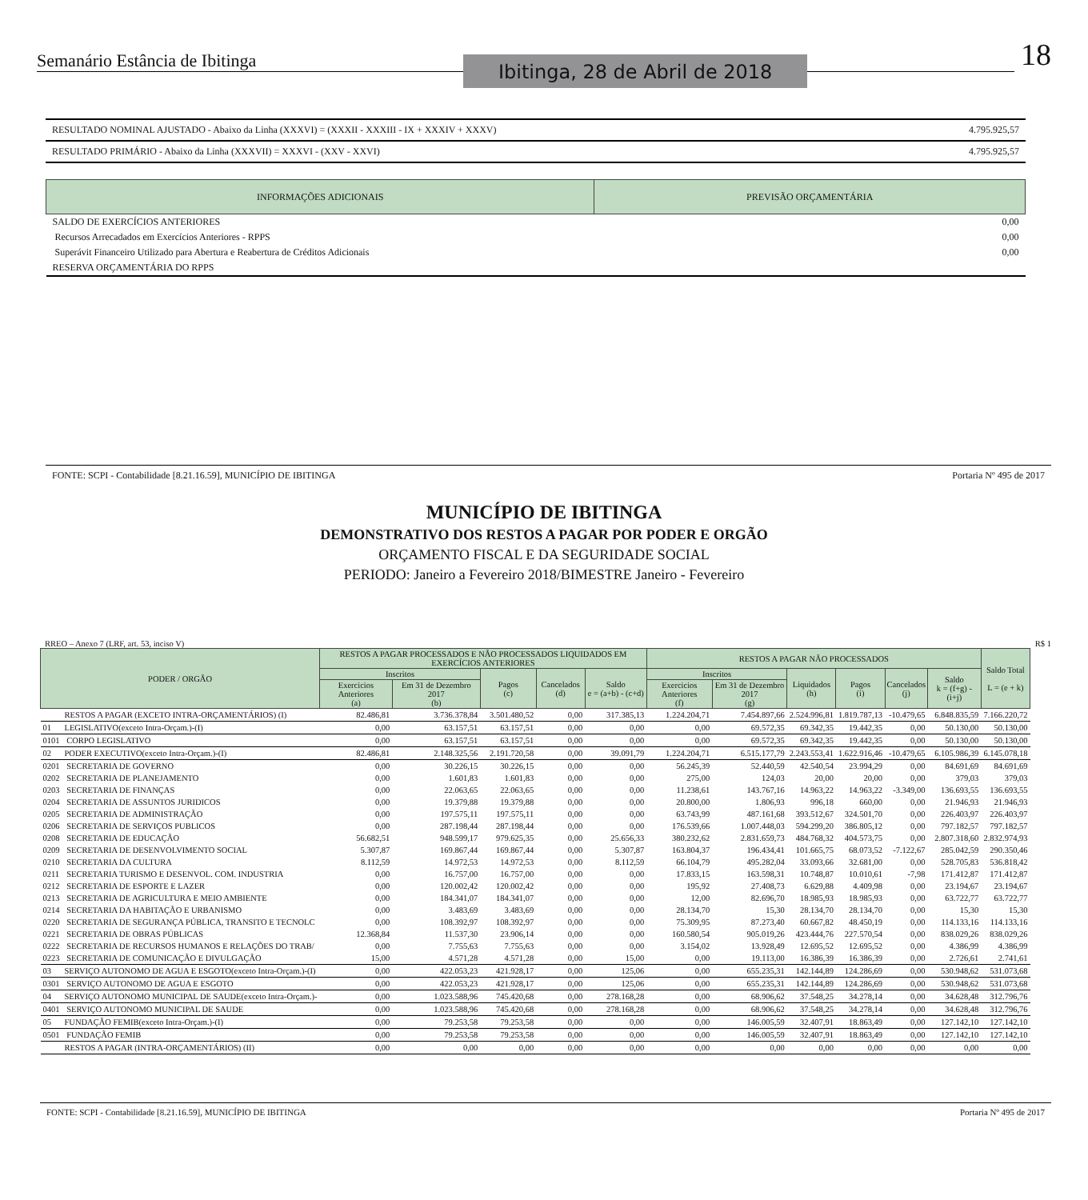Semanário Estância de Ibitinga Ibitinga, 28 de Abril de 2018 18
| RESULTADO NOMINAL AJUSTADO - Abaixo da Linha (XXXVI) = (XXXII - XXXIII - IX + XXXIV + XXXV) | 4.795.925,57 |
| RESULTADO PRIMÁRIO - Abaixo da Linha (XXXVII) = XXXVI - (XXV - XXVI) | 4.795.925,57 |
| INFORMAÇÕES ADICIONAIS | PREVISÃO ORÇAMENTÁRIA |
| --- | --- |
| SALDO DE EXERCÍCIOS ANTERIORES | 0,00 |
| Recursos Arrecadados em Exercícios Anteriores - RPPS | 0,00 |
| Superávit Financeiro Utilizado para Abertura e Reabertura de Créditos Adicionais | 0,00 |
| RESERVA ORÇAMENTÁRIA DO RPPS | |
FONTE: SCPI - Contabilidade [8.21.16.59], MUNICÍPIO DE IBITINGA Portaria Nº 495 de 2017
MUNICÍPIO DE IBITINGA
DEMONSTRATIVO DOS RESTOS A PAGAR POR PODER E ORGÃO
ORÇAMENTO FISCAL E DA SEGURIDADE SOCIAL
PERIODO: Janeiro a Fevereiro 2018/BIMESTRE Janeiro - Fevereiro
RREO – Anexo 7 (LRF, art. 53, inciso V) R$ 1
| PODER / ORGÃO | | RESTOS A PAGAR PROCESSADOS E NÃO PROCESSADOS LIQUIDADOS EM EXERCÍCIOS ANTERIORES | | | | | RESTOS A PAGAR NÃO PROCESSADOS | | | | | | Saldo Total L = (e + k) |
| --- | --- | --- | --- | --- | --- | --- | --- | --- | --- | --- | --- | --- | --- |
| | | Inscritos | | Pagos (c) | Cancelados (d) | Saldo e = (a+b) - (c+d) | Inscritos | | Liquidados (h) | Pagos (i) | Cancelados (j) | Saldo k = (f+g) - (i+j) | |
| | | Exercicios Anteriores (a) | Em 31 de Dezembro 2017 (b) | | | | Exercicios Anteriores (f) | Em 31 de Dezembro 2017 (g) | | | | | |
| | RESTOS A PAGAR (EXCETO INTRA-ORÇAMENTÁRIOS) (I) | 82.486,81 | 3.736.378,84 | 3.501.480,52 | 0,00 | 317.385,13 | 1.224.204,71 | 7.454.897,66 | 2.524.996,81 | 1.819.787,13 | -10.479,65 | 6.848.835,59 | 7.166.220,72 |
| 01 | LEGISLATIVO(exceto Intra-Orçam.)-(I) | 0,00 | 63.157,51 | 63.157,51 | 0,00 | 0,00 | 0,00 | 69.572,35 | 69.342,35 | 19.442,35 | 0,00 | 50.130,00 | 50.130,00 |
| 0101 | CORPO LEGISLATIVO | 0,00 | 63.157,51 | 63.157,51 | 0,00 | 0,00 | 0,00 | 69.572,35 | 69.342,35 | 19.442,35 | 0,00 | 50.130,00 | 50.130,00 |
| 02 | PODER EXECUTIVO(exceto Intra-Orçam.)-(I) | 82.486,81 | 2.148.325,56 | 2.191.720,58 | 0,00 | 39.091,79 | 1.224.204,71 | 6.515.177,79 | 2.243.553,41 | 1.622.916,46 | -10.479,65 | 6.105.986,39 | 6.145.078,18 |
| 0201 | SECRETARIA DE GOVERNO | 0,00 | 30.226,15 | 30.226,15 | 0,00 | 0,00 | 56.245,39 | 52.440,59 | 42.540,54 | 23.994,29 | 0,00 | 84.691,69 | 84.691,69 |
| 0202 | SECRETARIA DE PLANEJAMENTO | 0,00 | 1.601,83 | 1.601,83 | 0,00 | 0,00 | 275,00 | 124,03 | 20,00 | 20,00 | 0,00 | 379,03 | 379,03 |
| 0203 | SECRETARIA DE FINANÇAS | 0,00 | 22.063,65 | 22.063,65 | 0,00 | 0,00 | 11.238,61 | 143.767,16 | 14.963,22 | 14.963,22 | -3.349,00 | 136.693,55 | 136.693,55 |
| 0204 | SECRETARIA DE ASSUNTOS JURIDICOS | 0,00 | 19.379,88 | 19.379,88 | 0,00 | 0,00 | 20.800,00 | 1.806,93 | 996,18 | 660,00 | 0,00 | 21.946,93 | 21.946,93 |
| 0205 | SECRETARIA DE ADMINISTRAÇÃO | 0,00 | 197.575,11 | 197.575,11 | 0,00 | 0,00 | 63.743,99 | 487.161,68 | 393.512,67 | 324.501,70 | 0,00 | 226.403,97 | 226.403,97 |
| 0206 | SECRETARIA DE SERVIÇOS PUBLICOS | 0,00 | 287.198,44 | 287.198,44 | 0,00 | 0,00 | 176.539,66 | 1.007.448,03 | 594.299,20 | 386.805,12 | 0,00 | 797.182,57 | 797.182,57 |
| 0208 | SECRETARIA DE EDUCAÇÃO | 56.682,51 | 948.599,17 | 979.625,35 | 0,00 | 25.656,33 | 380.232,62 | 2.831.659,73 | 484.768,32 | 404.573,75 | 0,00 | 2.807.318,60 | 2.832.974,93 |
| 0209 | SECRETARIA DE DESENVOLVIMENTO SOCIAL | 5.307,87 | 169.867,44 | 169.867,44 | 0,00 | 5.307,87 | 163.804,37 | 196.434,41 | 101.665,75 | 68.073,52 | -7.122,67 | 285.042,59 | 290.350,46 |
| 0210 | SECRETARIA DA CULTURA | 8.112,59 | 14.972,53 | 14.972,53 | 0,00 | 8.112,59 | 66.104,79 | 495.282,04 | 33.093,66 | 32.681,00 | 0,00 | 528.705,83 | 536.818,42 |
| 0211 | SECRETARIA TURISMO E DESENVOL. COM. INDUSTRIA | 0,00 | 16.757,00 | 16.757,00 | 0,00 | 0,00 | 17.833,15 | 163.598,31 | 10.748,87 | 10.010,61 | -7,98 | 171.412,87 | 171.412,87 |
| 0212 | SECRETARIA DE ESPORTE E LAZER | 0,00 | 120.002,42 | 120.002,42 | 0,00 | 0,00 | 195,92 | 27.408,73 | 6.629,88 | 4.409,98 | 0,00 | 23.194,67 | 23.194,67 |
| 0213 | SECRETARIA DE AGRICULTURA E MEIO AMBIENTE | 0,00 | 184.341,07 | 184.341,07 | 0,00 | 0,00 | 12,00 | 82.696,70 | 18.985,93 | 18.985,93 | 0,00 | 63.722,77 | 63.722,77 |
| 0214 | SECRETARIA DA HABITAÇÃO E URBANISMO | 0,00 | 3.483,69 | 3.483,69 | 0,00 | 0,00 | 28.134,70 | 15,30 | 28.134,70 | 28.134,70 | 0,00 | 15,30 | 15,30 |
| 0220 | SECRETARIA DE SEGURANÇA PÚBLICA, TRANSITO E TECNOLC | 0,00 | 108.392,97 | 108.392,97 | 0,00 | 0,00 | 75.309,95 | 87.273,40 | 60.667,82 | 48.450,19 | 0,00 | 114.133,16 | 114.133,16 |
| 0221 | SECRETARIA DE OBRAS PÚBLICAS | 12.368,84 | 11.537,30 | 23.906,14 | 0,00 | 0,00 | 160.580,54 | 905.019,26 | 423.444,76 | 227.570,54 | 0,00 | 838.029,26 | 838.029,26 |
| 0222 | SECRETARIA DE RECURSOS HUMANOS E RELAÇÕES DO TRAB/ | 0,00 | 7.755,63 | 7.755,63 | 0,00 | 0,00 | 3.154,02 | 13.928,49 | 12.695,52 | 12.695,52 | 0,00 | 4.386,99 | 4.386,99 |
| 0223 | SECRETARIA DE COMUNICAÇÃO E DIVULGAÇÃO | 15,00 | 4.571,28 | 4.571,28 | 0,00 | 15,00 | 0,00 | 19.113,00 | 16.386,39 | 16.386,39 | 0,00 | 2.726,61 | 2.741,61 |
| 03 | SERVIÇO AUTONOMO DE AGUA E ESGOTO(exceto Intra-Orçam.)-(I) | 0,00 | 422.053,23 | 421.928,17 | 0,00 | 125,06 | 0,00 | 655.235,31 | 142.144,89 | 124.286,69 | 0,00 | 530.948,62 | 531.073,68 |
| 0301 | SERVIÇO AUTONOMO DE AGUA E ESGOTO | 0,00 | 422.053,23 | 421.928,17 | 0,00 | 125,06 | 0,00 | 655.235,31 | 142.144,89 | 124.286,69 | 0,00 | 530.948,62 | 531.073,68 |
| 04 | SERVIÇO AUTONOMO MUNICIPAL DE SAUDE(exceto Intra-Orçam.)- | 0,00 | 1.023.588,96 | 745.420,68 | 0,00 | 278.168,28 | 0,00 | 68.906,62 | 37.548,25 | 34.278,14 | 0,00 | 34.628,48 | 312.796,76 |
| 0401 | SERVIÇO AUTONOMO MUNICIPAL DE SAUDE | 0,00 | 1.023.588,96 | 745.420,68 | 0,00 | 278.168,28 | 0,00 | 68.906,62 | 37.548,25 | 34.278,14 | 0,00 | 34.628,48 | 312.796,76 |
| 05 | FUNDAÇÃO FEMIB(exceto Intra-Orçam.)-(I) | 0,00 | 79.253,58 | 79.253,58 | 0,00 | 0,00 | 0,00 | 146.005,59 | 32.407,91 | 18.863,49 | 0,00 | 127.142,10 | 127.142,10 |
| 0501 | FUNDAÇÃO FEMIB | 0,00 | 79.253,58 | 79.253,58 | 0,00 | 0,00 | 0,00 | 146.005,59 | 32.407,91 | 18.863,49 | 0,00 | 127.142,10 | 127.142,10 |
| | RESTOS A PAGAR (INTRA-ORÇAMENTÁRIOS) (II) | 0,00 | 0,00 | 0,00 | 0,00 | 0,00 | 0,00 | 0,00 | 0,00 | 0,00 | 0,00 | 0,00 | 0,00 |
FONTE: SCPI - Contabilidade [8.21.16.59], MUNICÍPIO DE IBITINGA Portaria Nº 495 de 2017